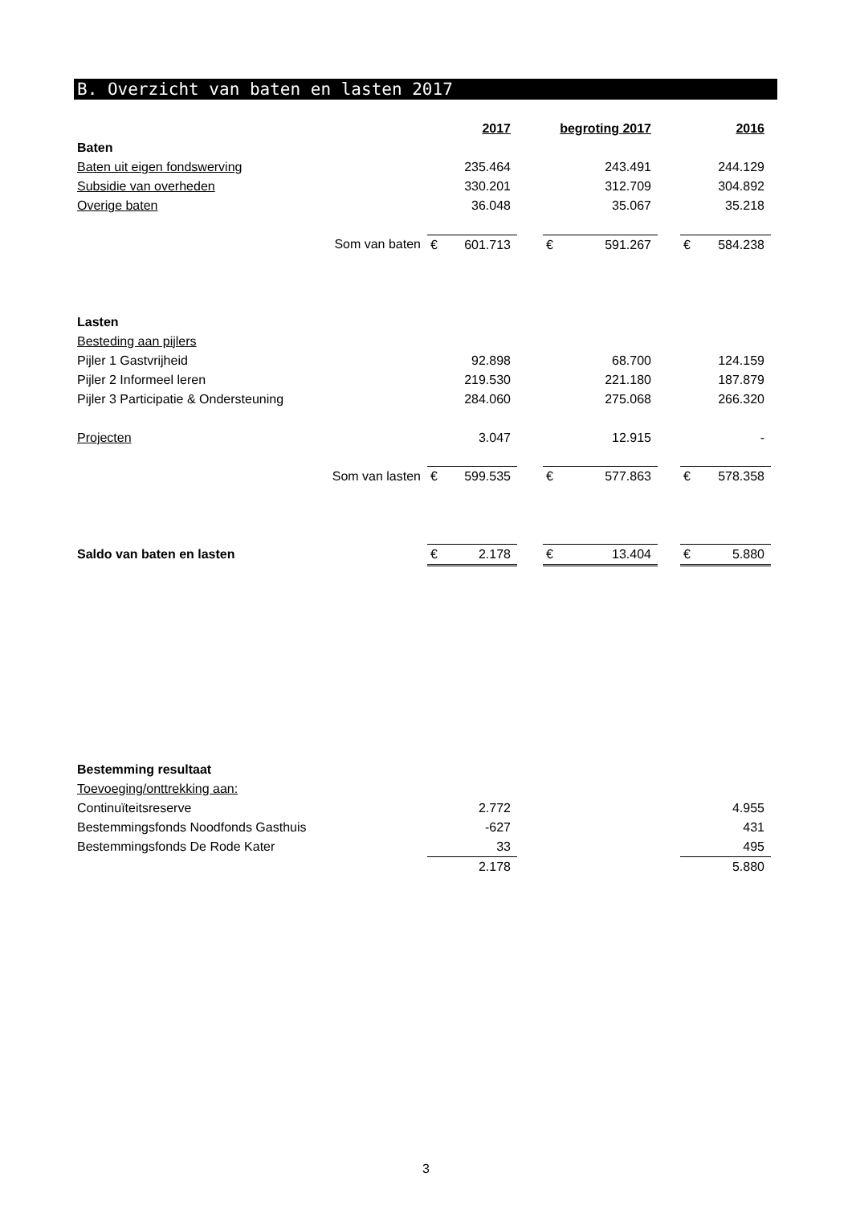B. Overzicht van baten en lasten 2017
| | 2017 | | | begroting 2017 | | | 2016 | |
| Baten | | | | | | | | |
| Baten uit eigen fondswerving | | 235.464 | | | 243.491 | | | 244.129 |
| Subsidie van overheden | | 330.201 | | | 312.709 | | | 304.892 |
| Overige baten | | 36.048 | | | 35.067 | | | 35.218 |
| Som van baten | € | 601.713 | | € | 591.267 | | € | 584.238 |
| Lasten | | | | | | | | |
| Besteding aan pijlers | | | | | | | | |
| Pijler 1 Gastvrijheid | | 92.898 | | | 68.700 | | | 124.159 |
| Pijler 2 Informeel leren | | 219.530 | | | 221.180 | | | 187.879 |
| Pijler 3 Participatie & Ondersteuning | | 284.060 | | | 275.068 | | | 266.320 |
| Projecten | | 3.047 | | | 12.915 | | | - |
| Som van lasten | € | 599.535 | | € | 577.863 | | € | 578.358 |
| Saldo van baten en lasten | € | 2.178 | | € | 13.404 | | € | 5.880 |
| Bestemming resultaat | | | | | |
| Toevoeging/onttrekking aan: | | | | | |
| Continuïteitsreserve | | 2.772 | | | 4.955 |
| Bestemmingsfonds Noodfonds Gasthuis | | -627 | | | 431 |
| Bestemmingsfonds De Rode Kater | | 33 | | | 495 |
| | | 2.178 | | | 5.880 |
3